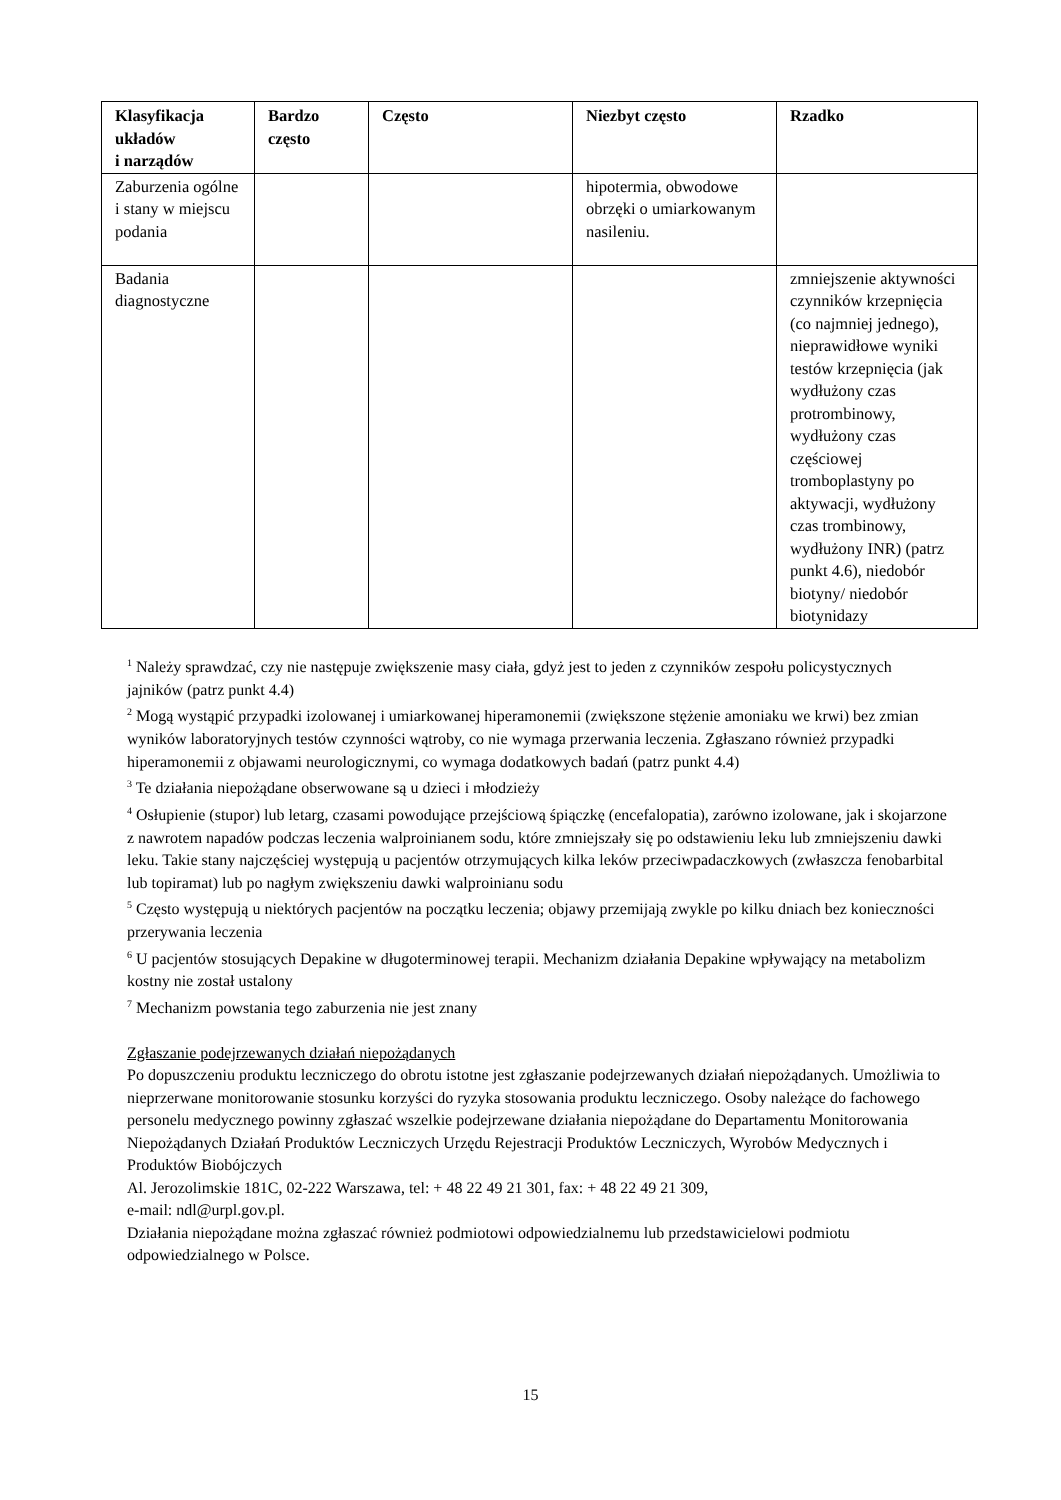| Klasyfikacja układów i narządów | Bardzo często | Często | Niezbyt często | Rzadko |
| --- | --- | --- | --- | --- |
| Zaburzenia ogólne i stany w miejscu podania | | | hipotermia, obwodowe obrzęki o umiarkowanym nasileniu. | |
| Badania diagnostyczne | | | | zmniejszenie aktywności czynników krzepnięcia (co najmniej jednego), nieprawidłowe wyniki testów krzepnięcia (jak wydłużony czas protrombinowy, wydłużony czas częściowej tromboplastyny po aktywacji, wydłużony czas trombinowy, wydłużony INR) (patrz punkt 4.6), niedobór biotyny/ niedobór biotynidazy |
<sup>1</sup> Należy sprawdzać, czy nie następuje zwiększenie masy ciała, gdyż jest to jeden z czynników zespołu policystycznych jajników (patrz punkt 4.4)
<sup>2</sup> Mogą wystąpić przypadki izolowanej i umiarkowanej hiperamonemii (zwiększone stężenie amoniaku we krwi) bez zmian wyników laboratoryjnych testów czynności wątroby, co nie wymaga przerwania leczenia. Zgłaszano również przypadki hiperamonemii z objawami neurologicznymi, co wymaga dodatkowych badań (patrz punkt 4.4)
<sup>3</sup> Te działania niepożądane obserwowane są u dzieci i młodzieży
<sup>4</sup> Osłupienie (stupor) lub letarg, czasami powodujące przejściową śpiączkę (encefalopatia), zarówno izolowane, jak i skojarzone z nawrotem napadów podczas leczenia walproinianem sodu, które zmniejszały się po odstawieniu leku lub zmniejszeniu dawki leku. Takie stany najczęściej występują u pacjentów otrzymujących kilka leków przeciwpadaczkowych (zwłaszcza fenobarbital lub topiramat) lub po nagłym zwiększeniu dawki walproinianu sodu
<sup>5</sup> Często występują u niektórych pacjentów na początku leczenia; objawy przemijają zwykle po kilku dniach bez konieczności przerywania leczenia
<sup>6</sup> U pacjentów stosujących Depakine w długoterminowej terapii. Mechanizm działania Depakine wpływający na metabolizm kostny nie został ustalony
<sup>7</sup> Mechanizm powstania tego zaburzenia nie jest znany
Zgłaszanie podejrzewanych działań niepożądanych
Po dopuszczeniu produktu leczniczego do obrotu istotne jest zgłaszanie podejrzewanych działań niepożądanych. Umożliwia to nieprzerwane monitorowanie stosunku korzyści do ryzyka stosowania produktu leczniczego. Osoby należące do fachowego personelu medycznego powinny zgłaszać wszelkie podejrzewane działania niepożądane do Departamentu Monitorowania Niepożądanych Działań Produktów Leczniczych Urzędu Rejestracji Produktów Leczniczych, Wyrobów Medycznych i Produktów Biobójczych
Al. Jerozolimskie 181C, 02-222 Warszawa, tel: + 48 22 49 21 301, fax: + 48 22 49 21 309,
e-mail: ndl@urpl.gov.pl.
Działania niepożądane można zgłaszać również podmiotowi odpowiedzialnemu lub przedstawicielowi podmiotu odpowiedzialnego w Polsce.
15